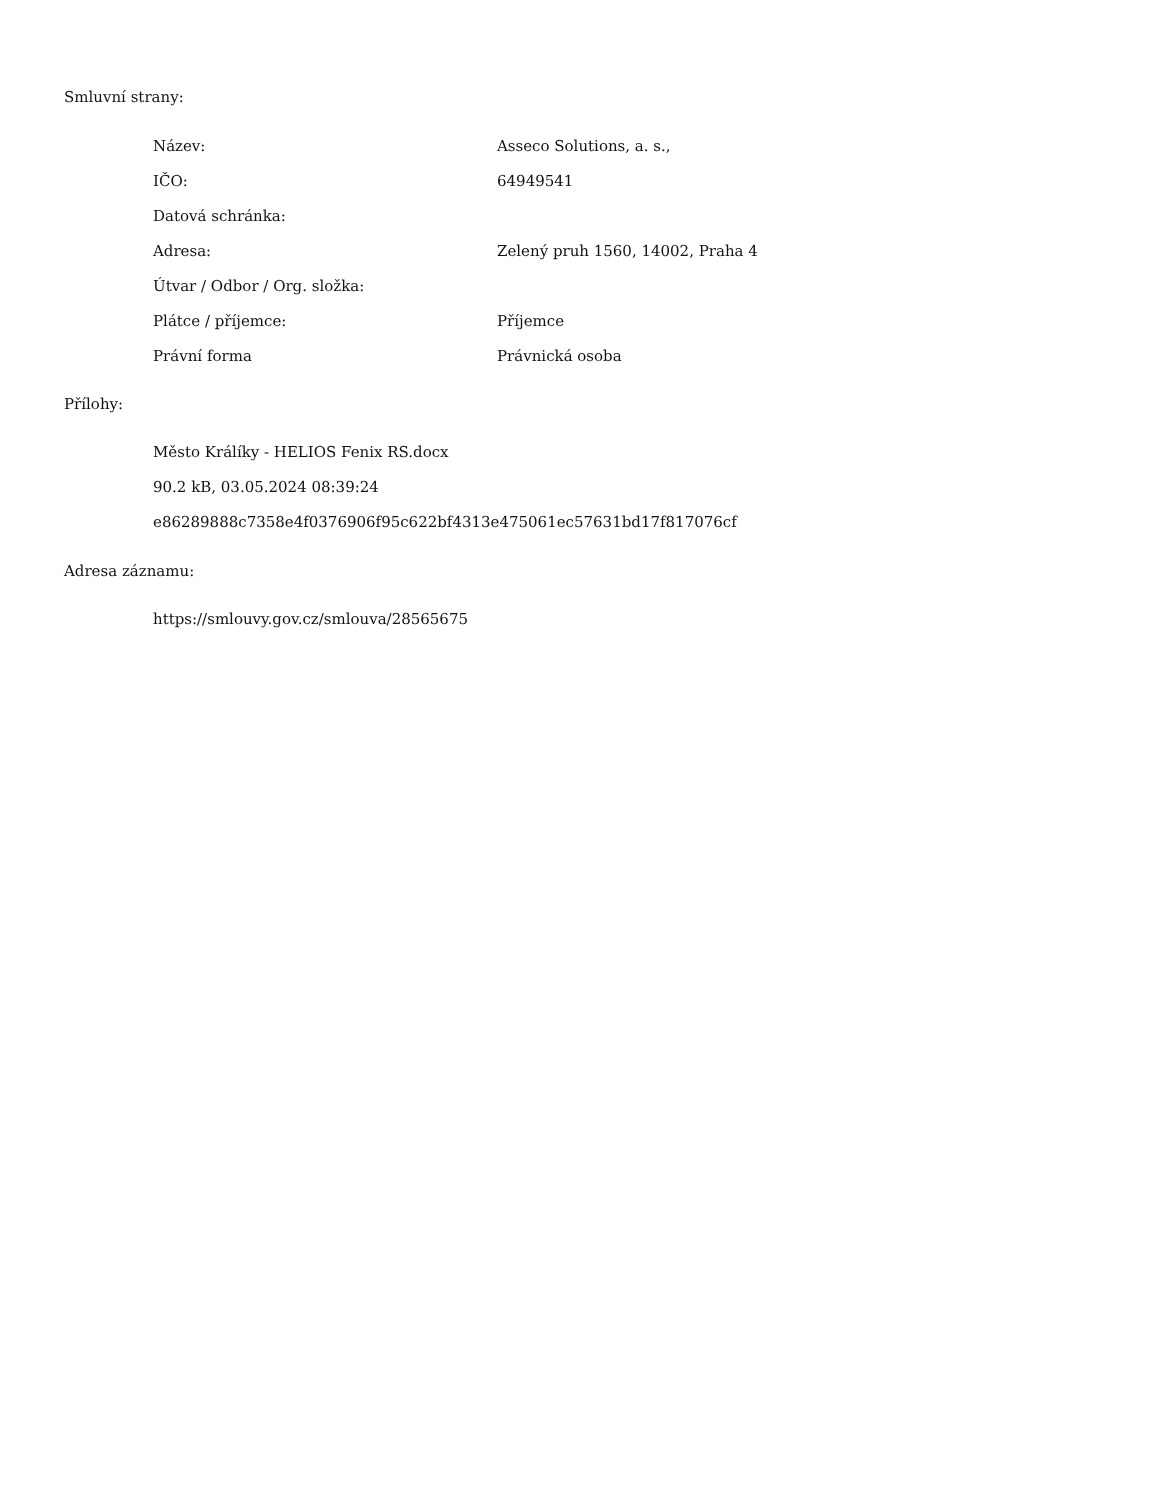Smluvní strany:
| Název: | Asseco Solutions, a. s., |
| IČO: | 64949541 |
| Datová schránka: | |
| Adresa: | Zelený pruh 1560, 14002, Praha 4 |
| Útvar / Odbor / Org. složka: | |
| Plátce / příjemce: | Příjemce |
| Právní forma | Právnická osoba |
Přílohy:
Město Králíky - HELIOS Fenix RS.docx
90.2 kB, 03.05.2024 08:39:24
e86289888c7358e4f0376906f95c622bf4313e475061ec57631bd17f817076cf
Adresa záznamu:
https://smlouvy.gov.cz/smlouva/28565675